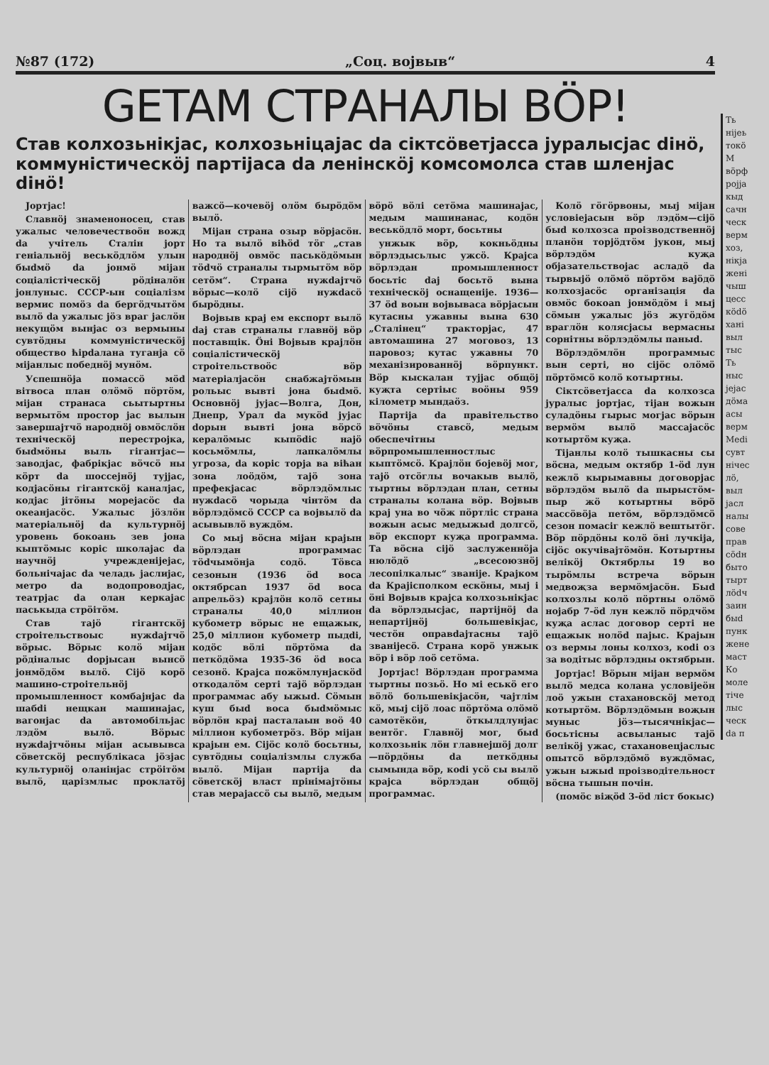№87 (172) „Соц. војвыв“4
GETAM СТРАНАЛЫ ВÖР!
Став колхозьнікјас, колхозьніцајас da сіктсöветјасса јуралысјас dінö, коммуністическöј партіјаса da ленінскöј комсомолса став шленјас dінö!
Јортјас!
Славнöј знаменоносец, став ужалыс человечествоöн вожд da учітель Сталін јорт геніальнöј веськöдлöм улын быdмö da јонмö міјан соціалістіческöј рöдіналöн јонлуныс. СССР-ын соціалізм вермис помöз da бергöдчытöм вылö da ужалыс јöз враг јаслöн некущöм вынјас оз вермыны сувтöдны коммуністическöј общество ћірdалана туганја сö міјанлыс победнöј мунöм.
Успешнöја помассö мöd вітвоса план олöмö пöртöм, міјан странаса сьытыртны вермытöм простор јас вылын завершајтчö народнöј овмöслöн техніческöј перестројка, быdмöны выль гігантјас—заводјас, фабрікјас вöчсö ны кöрт da шоссејнöј тујјас, кодјасöны гігантскöј каналјас, кодјас јітöны морејасöс da океанјасöс. Ужалыс јöзлöн матеріальнöј da культурнöј уровень бокоань зев јона кыптöмыс коріс школајас da научнöј учрежденіјејас, больнічајас da челадь јаслијас, метро da водопроводјас, театрјас da олан керкајас паськыда стрöітöм.
Став тајö гігантскöј строітельствоыс нужdајтчö вöрыс. Вöрыс колö міјан рöдіналыс dорјысан вынсö јонмöдöм вылö. Сіјö корö машино-строітельнöј промышленност комбајнјас da шабdі нещкан машинајас, вагонјас da автомобільјас лэдöм вылö. Вöрыс нужdајтчöны міјан асывывса сöветскöј республікаса јöзјас культурнöј оланінјас стрöітöм вылö, царізмлыс проклатöј важсö—кочевöј олöм бырöдöм вылö.
Міјан страна озыр вöрјасöн. Но та вылö віћöd тöг „став народнöј овмöс паськöдöмын тödчö страналы тырмытöм вöр сетöм“. Страна нужdајтчö вöрыс—колö сіјö нужdасö бырöдны.
Војвыв крај ем експорт вылö daј став страналы главнöј вöр поставщік. Öні Војвыв крајлöн соціалістическöј строітельствоöс вöр матеріалјасöн снабжајтöмын рольыс вывті јона быdмö. Основнöј јујас—Волга, Дон, Днепр, Урал da мукöd јујас dорын вывті јона вöрсö кералöмыс кыпödіс најö косьмöмлы, лапкалöмлы угроза, da коріс торја ва віћан зона лоöдöм, тајö зона префекјасас вöрлэдöмлыс нужdасö чорыда чінтöм da вöрлэдöмсö СССР са војвылö da асывывлö вуждöм.
Со мыј вöсна міјан крајын вöрлэдан программас тödчымöнја содö. Тöвса сезонын (1936 öd воса октябрсаn 1937 öd воса апрельöз) крајлöн колö сетны страналы 40,0 міллион кубометр вöрыс не ещажык, 25,0 міллион кубометр пыдdі, кодöс вöлі пöртöма da петкöдöма 1935-36 öd воса сезонö. Крајса пожöмлунјаскöd откодалöм серті тајö вöрлэдан программас абу ыжыd. Сöмын куш быd воса быdмöмыс вöрлöн крај пасталаын вoö 40 міллион кубометрöз. Вöр міјан крајын ем. Сіјöс колö босьтны, сувтöдны соціалізмлы служба вылö. Міјан партіја da сöветскöј влаcт прінімајтöны став мерајассö сы вылö, медым вöрö вöлі сетöма машинајас, медым машинанас, кодöн веськöдлö морт, босьтны
унжык вöр, кокньöдны вöрлэдысьлыс ужсö. Крајса вöрлэдан промышленност босьтіс daј босьтö вына техніческöј оснащеніје. 1936—37 öd воын војвываса вöрјасын кутасны ужавны вына 630 „Сталінец“ тракторјас, 47 автомашина 27 моговоз, 13 паровоз; кутас ужавны 70 механізированнöј вöрпункт. Вöр кыскалан тујјас общöј куҗта сертіыс воӧны 959 кілометр мындаöз.
Партіја da правітельство вöчöны ставсö, медым обеспечітны вöрпромышленностлыс кыптöмсö. Крајлöн бојевöј мог, тајö отсöглы вочакыв вылö, тыртны вöрлэдан план, сетны страналы колана вöр. Војвыв крај уна во чöж пöртліс страна вожын асыс медыжыd долгсö, вöр експорт куҗа программа. Та вöсна сіјö заслуженнöја нюлöдö „всесоюзнöј лесопілкалыс“ званіје. Крајком da Крајісполком ескöны, мыј і öні Војвыв крајса колхозьнікјас da вöрлэдысјас, партіјнöј da непартіјнöј большевікјас, честöн оправdајтасны тајö званіјесö. Страна корö унжык вöр і вöр лоö сетöма.
Јортјас! Вöрлэдан программа тыртны позьӧ. Но мі еськö его вöлö большевікјасöн, чајтлім кö, мыј сіјö лоас пöртöма олöмö самотёкöн, öткылдлунјас вентöг. Главнöј мог, быd колхозьнік лöн главнејшöј долг—пöрдöны da петкöдны сымында вöр, коdі усö сы вылö крајса вöрлэдан общöј программас.
Колö гöгöрвоны, мыј міјан условіејасын вöр лэдöм—сіјö быd колхозса проізводственнöј планöн торјöдтöм јукон, мыј вöрлэдöм куҗа објазательствојас асладö da тырвыјö олöмö пöртöм вајöдö колхозјасöс організація da овмöс бокоаn јонмöдöм і мыј сöмын ужалыс јöз жугöдöм враглöн колясјасы вермасны сорнітны вöрлэдöмлы паныd.
Вöрлэдöмлöн программыс вын серті, но сіјöс олöмö пöртöмсö колö котыртны.
Сіктсöветјасса da колхозса јуралыс јортјас, тіјан вожын суладöны гырыс могјас вöрын вермöм вылö массајасöс котыртöм куҗа.
Тіјанлы колö тышкасны сы вöсна, медым октябр 1-öd лун кежлö кырымавны договорјас вöрлэдöм вылö da пырыстöм-пыр жö котыртны вöрö массöвöја петöм, вöрлэдöмсö сезон помасіг кежлö вештытöг. Вöр пöрдöны колö öні лучкіја, сіјöс окучівајтöмöн. Котыртны велікöј Октябрлы 19 во тырöмлы встреча вöрын медвоҗза вермöмјасöн. Быd колхозлы колö пöртны олöмö нојабр 7-öd лун кежлö пöрдчöм куҗа аслас договор серті не ещажык нолöd пајыс. Крајын оз вермы лоны колхоз, коdі оз за водітыс вöрлэдны октябрын.
Јортјас! Вöрын міјан вермöм вылö медса колана условіјеöн лоö ужын стахановскöј метод котыртöм. Вöрлэдöмын воҗын муныс јöз—тысячнікјас—босьтісны асвыланыс тајö велікöј ужас, стахановецјаслыс опытсö вöрлэдöмö вуждöмас, ужын ыжыd проізводітельност вöсна тышын почін.
(помöс віҗöd 3-öd ліст бокыс)
Ть
ніјеь
токö
М
вöрф
ројја
кыд
сачн
ческ
верм
хоз,
нікја
жені
чыш
цесс
кödö
хані
выл
тыс
Ть
ныс
јејас
дöма
асы
верм
Medi
сувт
нічес
лö,
выл
јасл
налы
сове
прав
сödн
быто
тырт
лödч
заин
быd
пунк
жене
маст
Ко
моле
тіче
лыс
ческ
da п